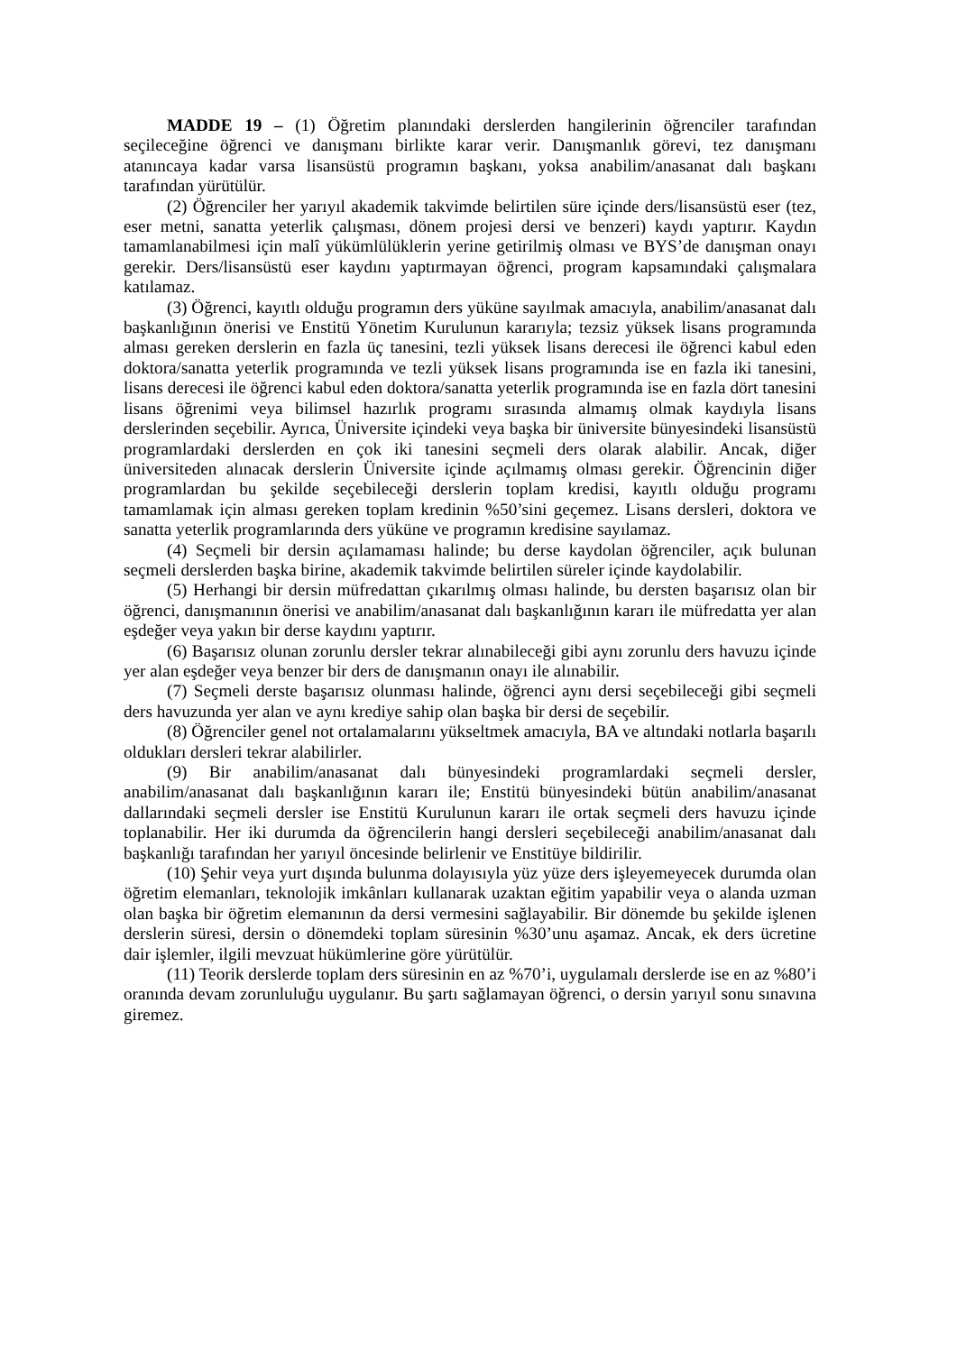MADDE 19 – (1) Öğretim planındaki derslerden hangilerinin öğrenciler tarafından seçileceğine öğrenci ve danışmanı birlikte karar verir. Danışmanlık görevi, tez danışmanı atanıncaya kadar varsa lisansüstü programın başkanı, yoksa anabilim/anasanat dalı başkanı tarafından yürütülür.
(2) Öğrenciler her yarıyıl akademik takvimde belirtilen süre içinde ders/lisansüstü eser (tez, eser metni, sanatta yeterlik çalışması, dönem projesi dersi ve benzeri) kaydı yaptırır. Kaydın tamamlanabilmesi için malî yükümlülüklerin yerine getirilmiş olması ve BYS’de danışman onayı gerekir. Ders/lisansüstü eser kaydını yaptırmayan öğrenci, program kapsamındaki çalışmalara katılamaz.
(3) Öğrenci, kayıtlı olduğu programın ders yüküne sayılmak amacıyla, anabilim/anasanat dalı başkanlığının önerisi ve Enstitü Yönetim Kurulunun kararıyla; tezsiz yüksek lisans programında alması gereken derslerin en fazla üç tanesini, tezli yüksek lisans derecesi ile öğrenci kabul eden doktora/sanatta yeterlik programında ve tezli yüksek lisans programında ise en fazla iki tanesini, lisans derecesi ile öğrenci kabul eden doktora/sanatta yeterlik programında ise en fazla dört tanesini lisans öğrenimi veya bilimsel hazırlık programı sırasında almamış olmak kaydıyla lisans derslerinden seçebilir. Ayrıca, Üniversite içindeki veya başka bir üniversite bünyesindeki lisansüstü programlardaki derslerden en çok iki tanesini seçmeli ders olarak alabilir. Ancak, diğer üniversiteden alınacak derslerin Üniversite içinde açılmamış olması gerekir. Öğrencinin diğer programlardan bu şekilde seçebileceği derslerin toplam kredisi, kayıtlı olduğu programı tamamlamak için alması gereken toplam kredinin %50’sini geçemez. Lisans dersleri, doktora ve sanatta yeterlik programlarında ders yüküne ve programın kredisine sayılamaz.
(4) Seçmeli bir dersin açılamaması halinde; bu derse kaydolan öğrenciler, açık bulunan seçmeli derslerden başka birine, akademik takvimde belirtilen süreler içinde kaydolabilir.
(5) Herhangi bir dersin müfredattan çıkarılmış olması halinde, bu dersten başarısız olan bir öğrenci, danışmanının önerisi ve anabilim/anasanat dalı başkanlığının kararı ile müfredatta yer alan eşdeğer veya yakın bir derse kaydını yaptırır.
(6) Başarısız olunan zorunlu dersler tekrar alınabileceği gibi aynı zorunlu ders havuzu içinde yer alan eşdeğer veya benzer bir ders de danışmanın onayı ile alınabilir.
(7) Seçmeli derste başarısız olunması halinde, öğrenci aynı dersi seçebileceği gibi seçmeli ders havuzunda yer alan ve aynı krediye sahip olan başka bir dersi de seçebilir.
(8) Öğrenciler genel not ortalamalarını yükseltmek amacıyla, BA ve altındaki notlarla başarılı oldukları dersleri tekrar alabilirler.
(9) Bir anabilim/anasanat dalı bünyesindeki programlardaki seçmeli dersler, anabilim/anasanat dalı başkanlığının kararı ile; Enstitü bünyesindeki bütün anabilim/anasanat dallarındaki seçmeli dersler ise Enstitü Kurulunun kararı ile ortak seçmeli ders havuzu içinde toplanabilir. Her iki durumda da öğrencilerin hangi dersleri seçebileceği anabilim/anasanat dalı başkanlığı tarafından her yarıyıl öncesinde belirlenir ve Enstitüye bildirilir.
(10) Şehir veya yurt dışında bulunma dolayısıyla yüz yüze ders işleyemeyecek durumda olan öğretim elemanları, teknolojik imkânları kullanarak uzaktan eğitim yapabilir veya o alanda uzman olan başka bir öğretim elemanının da dersi vermesini sağlayabilir. Bir dönemde bu şekilde işlenen derslerin süresi, dersin o dönemdeki toplam süresinin %30’unu aşamaz. Ancak, ek ders ücretine dair işlemler, ilgili mevzuat hükümlerine göre yürütülür.
(11) Teorik derslerde toplam ders süresinin en az %70’i, uygulamalı derslerde ise en az %80’i oranında devam zorunluluğu uygulanır. Bu şartı sağlamayan öğrenci, o dersin yarıyıl sonu sınavına giremez.